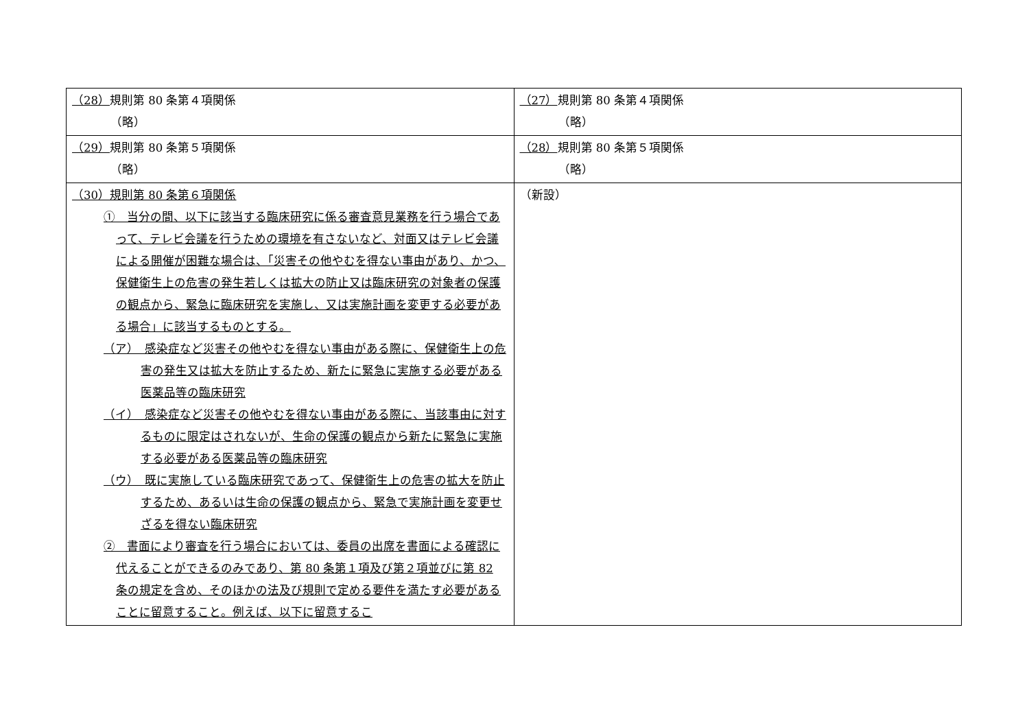| （28） 規則第 80 条第４項関係 （略） | （27） 規則第 80 条第４項関係 （略） |
| （29） 規則第 80 条第５項関係 （略） | （28） 規則第 80 条第５項関係 （略） |
| （30）規則第 80 条第６項関係 ① 当分の間、以下に該当する臨床研究に係る審査意見業務を行う場合であって、テレビ会議を行うための環境を有さないなど、対面又はテレビ会議による開催が困難な場合は、「災害その他やむを得ない事由があり、かつ、保健衛生上の危害の発生若しくは拡大の防止又は臨床研究の対象者の保護の観点から、緊急に臨床研究を実施し、又は実施計画を変更する必要がある場合」に該当するものとする。 （ア） 感染症など災害その他やむを得ない事由がある際に、保健衛生上の危害の発生又は拡大を防止するため、新たに緊急に実施する必要がある医薬品等の臨床研究 （イ） 感染症など災害その他やむを得ない事由がある際に、当該事由に対するものに限定はされないが、生命の保護の観点から新たに緊急に実施する必要がある医薬品等の臨床研究 （ウ） 既に実施している臨床研究であって、保健衛生上の危害の拡大を防止するため、あるいは生命の保護の観点から、緊急で実施計画を変更せざるを得ない臨床研究 ② 書面により審査を行う場合においては、委員の出席を書面による確認に代えることができるのみであり、第 80 条第１項及び第２項並びに第 82 条の規定を含め、そのほかの法及び規則で定める要件を満たす必要があることに留意すること。例えば、以下に留意するこ | （新設） |